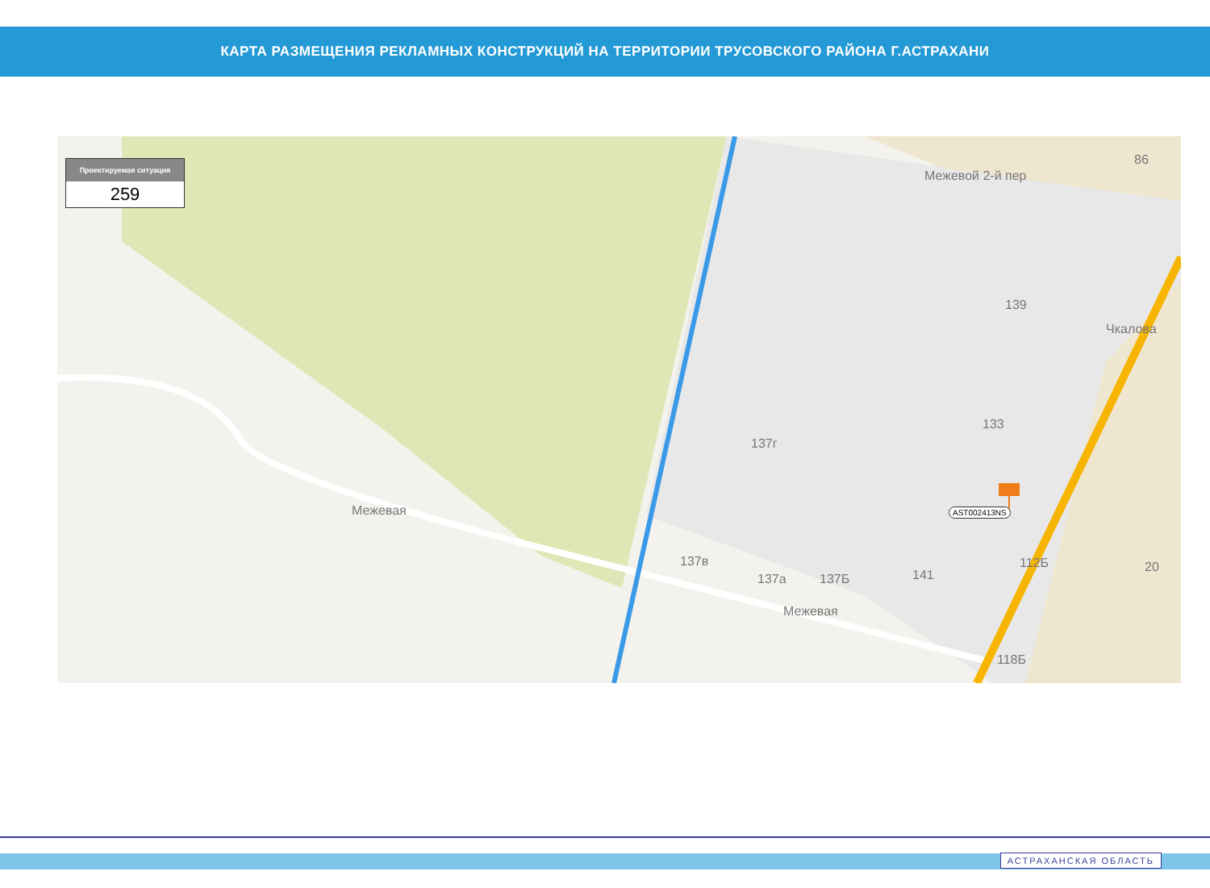КАРТА РАЗМЕЩЕНИЯ РЕКЛАМНЫХ КОНСТРУКЦИЙ НА ТЕРРИТОРИИ ТРУСОВСКОГО РАЙОНА Г.АСТРАХАНИ
Проектируемая ситуация
259
Межевой 2-й пер
86
139
Чкалова
133
137г
Межевая AST002413NS
112Б 20
137в
137а 137Б 141
Межевая
118Б
АСТРАХАНСКАЯ ОБЛАСТЬ